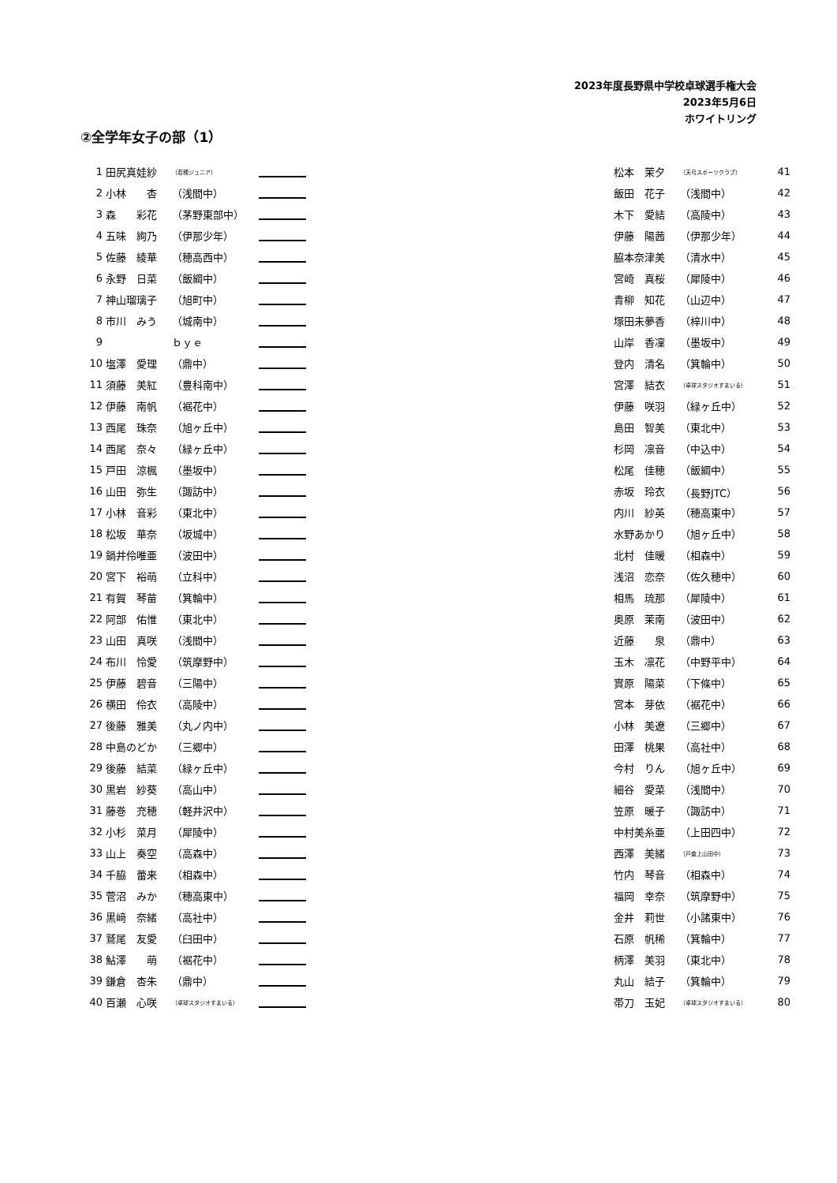2023年度長野県中学校卓球選手権大会
2023年5月6日
ホワイトリング
②全学年女子の部（1）
| 1 | 田尻真娃紗 | （若穂ジュニア） | | 松本 茉夕 | （天弓スポーツクラブ） | 41 |
| 2 | 小林 杏 | （浅間中） | | 飯田 花子 | （浅間中） | 42 |
| 3 | 森 彩花 | （茅野東部中） | | 木下 愛結 | （高陵中） | 43 |
| 4 | 五味 絢乃 | （伊那少年） | | 伊藤 陽茜 | （伊那少年） | 44 |
| 5 | 佐藤 綾華 | （穂高西中） | | 脇本奈津美 | （清水中） | 45 |
| 6 | 永野 日菜 | （飯綱中） | | 宮崎 真桜 | （犀陵中） | 46 |
| 7 | 神山瑠璃子 | （旭町中） | | 青柳 知花 | （山辺中） | 47 |
| 8 | 市川 みう | （城南中） | | 塚田未夢香 | （梓川中） | 48 |
| 9 | | ｂｙｅ | | 山岸 香凜 | （墨坂中） | 49 |
| 10 | 塩澤 愛理 | （鼎中） | | 登内 清名 | （箕輪中） | 50 |
| 11 | 須藤 美紅 | （豊科南中） | | 宮澤 結衣 | （卓球スタジオすまいる） | 51 |
| 12 | 伊藤 南帆 | （裾花中） | | 伊藤 咲羽 | （緑ヶ丘中） | 52 |
| 13 | 西尾 珠奈 | （旭ヶ丘中） | | 島田 智美 | （東北中） | 53 |
| 14 | 西尾 奈々 | （緑ヶ丘中） | | 杉岡 凛音 | （中込中） | 54 |
| 15 | 戸田 涼楓 | （墨坂中） | | 松尾 佳穂 | （飯綱中） | 55 |
| 16 | 山田 弥生 | （諏訪中） | | 赤坂 玲衣 | （長野JTC） | 56 |
| 17 | 小林 音彩 | （東北中） | | 内川 紗英 | （穂高東中） | 57 |
| 18 | 松坂 華奈 | （坂城中） | | 水野あかり | （旭ヶ丘中） | 58 |
| 19 | 鍋井伶唯亜 | （波田中） | | 北村 佳暖 | （相森中） | 59 |
| 20 | 宮下 裕萌 | （立科中） | | 浅沼 恋奈 | （佐久穂中） | 60 |
| 21 | 有賀 琴苗 | （箕輪中） | | 相馬 琉那 | （犀陵中） | 61 |
| 22 | 阿部 佑惟 | （東北中） | | 奥原 茉南 | （波田中） | 62 |
| 23 | 山田 真咲 | （浅間中） | | 近藤 泉 | （鼎中） | 63 |
| 24 | 布川 怜愛 | （筑摩野中） | | 玉木 凛花 | （中野平中） | 64 |
| 25 | 伊藤 碧音 | （三陽中） | | 實原 陽菜 | （下條中） | 65 |
| 26 | 横田 伶衣 | （高陵中） | | 宮本 芽依 | （裾花中） | 66 |
| 27 | 後藤 雅美 | （丸ノ内中） | | 小林 美遼 | （三郷中） | 67 |
| 28 | 中島のどか | （三郷中） | | 田澤 桃果 | （高社中） | 68 |
| 29 | 後藤 結菜 | （緑ヶ丘中） | | 今村 りん | （旭ヶ丘中） | 69 |
| 30 | 黒岩 紗葵 | （高山中） | | 細谷 愛菜 | （浅間中） | 70 |
| 31 | 藤巻 充穂 | （軽井沢中） | | 笠原 暖子 | （諏訪中） | 71 |
| 32 | 小杉 菜月 | （犀陵中） | | 中村美糸亜 | （上田四中） | 72 |
| 33 | 山上 奏空 | （高森中） | | 西澤 美緒 | （戸倉上山田中） | 73 |
| 34 | 千脇 蕾来 | （相森中） | | 竹内 琴音 | （相森中） | 74 |
| 35 | 菅沼 みか | （穂高東中） | | 福岡 幸奈 | （筑摩野中） | 75 |
| 36 | 黒﨑 奈緒 | （高社中） | | 金井 莉世 | （小諸東中） | 76 |
| 37 | 鷲尾 友愛 | （臼田中） | | 石原 帆稀 | （箕輪中） | 77 |
| 38 | 鮎澤 萌 | （裾花中） | | 柄澤 美羽 | （東北中） | 78 |
| 39 | 鎌倉 杏朱 | （鼎中） | | 丸山 結子 | （箕輪中） | 79 |
| 40 | 百瀬 心咲 | （卓球スタジオすまいる） | | 帯刀 玉妃 | （卓球スタジオすまいる） | 80 |